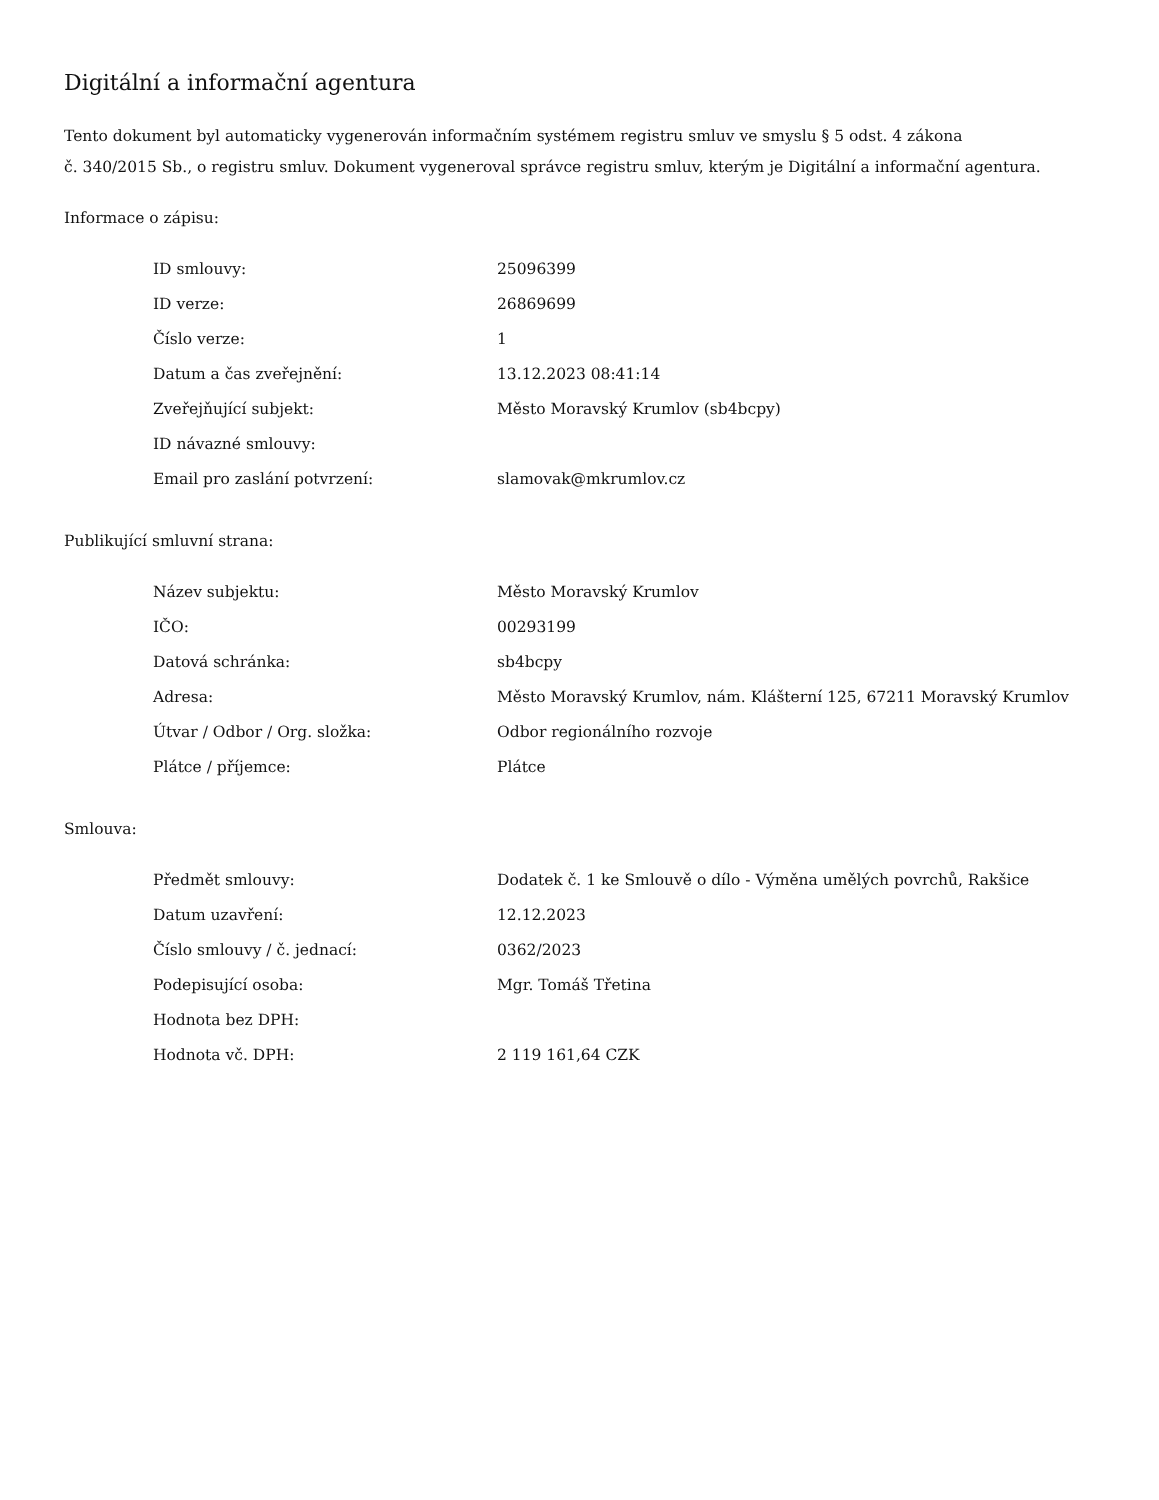Digitální a informační agentura
Tento dokument byl automaticky vygenerován informačním systémem registru smluv ve smyslu § 5 odst. 4 zákona
č. 340/2015 Sb., o registru smluv. Dokument vygeneroval správce registru smluv, kterým je Digitální a informační agentura.
Informace o zápisu:
| ID smlouvy: | 25096399 |
| ID verze: | 26869699 |
| Číslo verze: | 1 |
| Datum a čas zveřejnění: | 13.12.2023 08:41:14 |
| Zveřejňující subjekt: | Město Moravský Krumlov (sb4bcpy) |
| ID návazné smlouvy: | |
| Email pro zaslání potvrzení: | slamovak@mkrumlov.cz |
Publikující smluvní strana:
| Název subjektu: | Město Moravský Krumlov |
| IČO: | 00293199 |
| Datová schránka: | sb4bcpy |
| Adresa: | Město Moravský Krumlov, nám. Klášterní 125, 67211 Moravský Krumlov |
| Útvar / Odbor / Org. složka: | Odbor regionálního rozvoje |
| Plátce / příjemce: | Plátce |
Smlouva:
| Předmět smlouvy: | Dodatek č. 1 ke Smlouvě o dílo - Výměna umělých povrchů, Rakšice |
| Datum uzavření: | 12.12.2023 |
| Číslo smlouvy / č. jednací: | 0362/2023 |
| Podepisující osoba: | Mgr. Tomáš Třetina |
| Hodnota bez DPH: | |
| Hodnota vč. DPH: | 2 119 161,64 CZK |